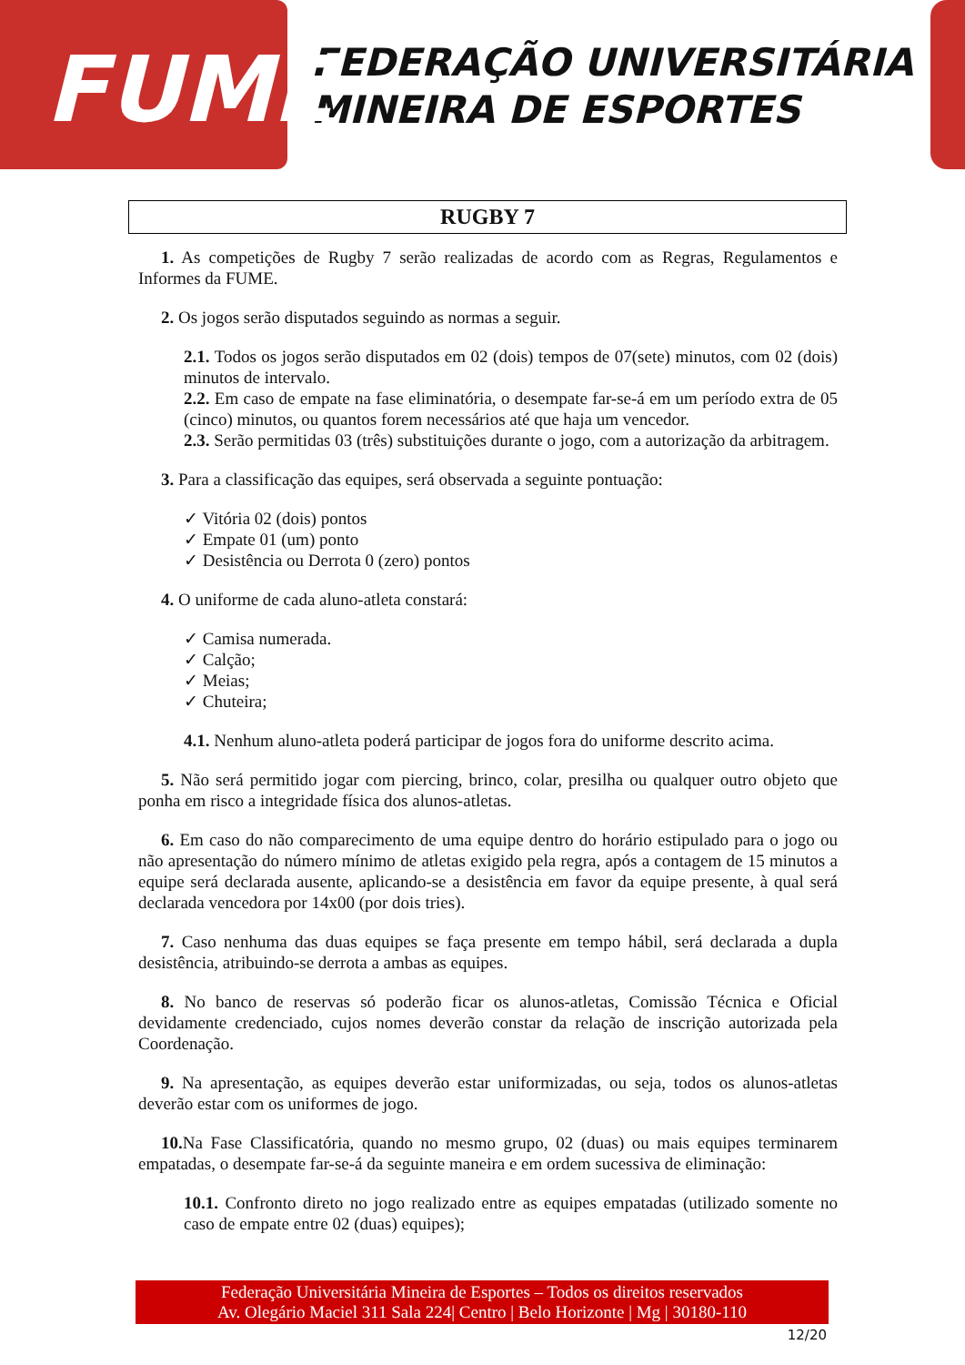FUME
FEDERAÇÃO UNIVERSITÁRIA
MINEIRA DE ESPORTES
RUGBY 7
1. As competições de Rugby 7 serão realizadas de acordo com as Regras, Regulamentos e Informes da FUME.
2. Os jogos serão disputados seguindo as normas a seguir.
2.1. Todos os jogos serão disputados em 02 (dois) tempos de 07(sete) minutos, com 02 (dois) minutos de intervalo.
2.2. Em caso de empate na fase eliminatória, o desempate far-se-á em um período extra de 05 (cinco) minutos, ou quantos forem necessários até que haja um vencedor.
2.3. Serão permitidas 03 (três) substituições durante o jogo, com a autorização da arbitragem.
3. Para a classificação das equipes, será observada a seguinte pontuação:
✓ Vitória 02 (dois) pontos
✓ Empate 01 (um) ponto
✓ Desistência ou Derrota 0 (zero) pontos
4. O uniforme de cada aluno-atleta constará:
✓ Camisa numerada.
✓ Calção;
✓ Meias;
✓ Chuteira;
4.1. Nenhum aluno-atleta poderá participar de jogos fora do uniforme descrito acima.
5. Não será permitido jogar com piercing, brinco, colar, presilha ou qualquer outro objeto que ponha em risco a integridade física dos alunos-atletas.
6. Em caso do não comparecimento de uma equipe dentro do horário estipulado para o jogo ou não apresentação do número mínimo de atletas exigido pela regra, após a contagem de 15 minutos a equipe será declarada ausente, aplicando-se a desistência em favor da equipe presente, à qual será declarada vencedora por 14x00 (por dois tries).
7. Caso nenhuma das duas equipes se faça presente em tempo hábil, será declarada a dupla desistência, atribuindo-se derrota a ambas as equipes.
8. No banco de reservas só poderão ficar os alunos-atletas, Comissão Técnica e Oficial devidamente credenciado, cujos nomes deverão constar da relação de inscrição autorizada pela Coordenação.
9. Na apresentação, as equipes deverão estar uniformizadas, ou seja, todos os alunos-atletas deverão estar com os uniformes de jogo.
10. Na Fase Classificatória, quando no mesmo grupo, 02 (duas) ou mais equipes terminarem empatadas, o desempate far-se-á da seguinte maneira e em ordem sucessiva de eliminação:
10.1. Confronto direto no jogo realizado entre as equipes empatadas (utilizado somente no caso de empate entre 02 (duas) equipes);
Federação Universitária Mineira de Esportes – Todos os direitos reservados
Av. Olegário Maciel 311 Sala 224| Centro | Belo Horizonte | Mg | 30180-110
12/20